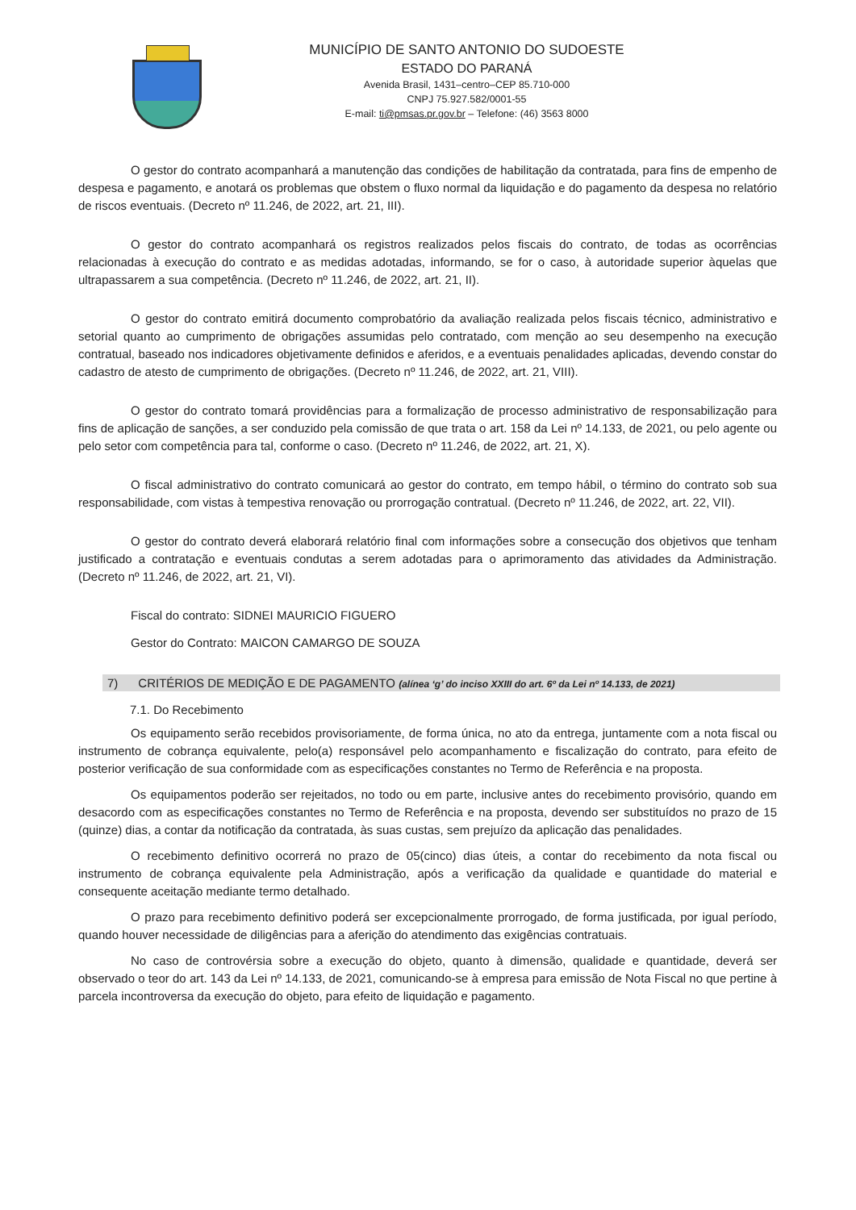MUNICÍPIO DE SANTO ANTONIO DO SUDOESTE
ESTADO DO PARANÁ
Avenida Brasil, 1431–centro–CEP 85.710-000
CNPJ 75.927.582/0001-55
E-mail: ti@pmsas.pr.gov.br – Telefone: (46) 3563 8000
O gestor do contrato acompanhará a manutenção das condições de habilitação da contratada, para fins de empenho de despesa e pagamento, e anotará os problemas que obstem o fluxo normal da liquidação e do pagamento da despesa no relatório de riscos eventuais. (Decreto nº 11.246, de 2022, art. 21, III).
O gestor do contrato acompanhará os registros realizados pelos fiscais do contrato, de todas as ocorrências relacionadas à execução do contrato e as medidas adotadas, informando, se for o caso, à autoridade superior àquelas que ultrapassarem a sua competência. (Decreto nº 11.246, de 2022, art. 21, II).
O gestor do contrato emitirá documento comprobatório da avaliação realizada pelos fiscais técnico, administrativo e setorial quanto ao cumprimento de obrigações assumidas pelo contratado, com menção ao seu desempenho na execução contratual, baseado nos indicadores objetivamente definidos e aferidos, e a eventuais penalidades aplicadas, devendo constar do cadastro de atesto de cumprimento de obrigações. (Decreto nº 11.246, de 2022, art. 21, VIII).
O gestor do contrato tomará providências para a formalização de processo administrativo de responsabilização para fins de aplicação de sanções, a ser conduzido pela comissão de que trata o art. 158 da Lei nº 14.133, de 2021, ou pelo agente ou pelo setor com competência para tal, conforme o caso. (Decreto nº 11.246, de 2022, art. 21, X).
O fiscal administrativo do contrato comunicará ao gestor do contrato, em tempo hábil, o término do contrato sob sua responsabilidade, com vistas à tempestiva renovação ou prorrogação contratual. (Decreto nº 11.246, de 2022, art. 22, VII).
O gestor do contrato deverá elaborará relatório final com informações sobre a consecução dos objetivos que tenham justificado a contratação e eventuais condutas a serem adotadas para o aprimoramento das atividades da Administração. (Decreto nº 11.246, de 2022, art. 21, VI).
Fiscal do contrato: SIDNEI MAURICIO FIGUERO
Gestor do Contrato: MAICON CAMARGO DE SOUZA
7) CRITÉRIOS DE MEDIÇÃO E DE PAGAMENTO (alínea ‘g’ do inciso XXIII do art. 6º da Lei nº 14.133, de 2021)
7.1. Do Recebimento
Os equipamento serão recebidos provisoriamente, de forma única, no ato da entrega, juntamente com a nota fiscal ou instrumento de cobrança equivalente, pelo(a) responsável pelo acompanhamento e fiscalização do contrato, para efeito de posterior verificação de sua conformidade com as especificações constantes no Termo de Referência e na proposta.
Os equipamentos poderão ser rejeitados, no todo ou em parte, inclusive antes do recebimento provisório, quando em desacordo com as especificações constantes no Termo de Referência e na proposta, devendo ser substituídos no prazo de 15 (quinze) dias, a contar da notificação da contratada, às suas custas, sem prejuízo da aplicação das penalidades.
O recebimento definitivo ocorrerá no prazo de 05(cinco) dias úteis, a contar do recebimento da nota fiscal ou instrumento de cobrança equivalente pela Administração, após a verificação da qualidade e quantidade do material e consequente aceitação mediante termo detalhado.
O prazo para recebimento definitivo poderá ser excepcionalmente prorrogado, de forma justificada, por igual período, quando houver necessidade de diligências para a aferição do atendimento das exigências contratuais.
No caso de controvérsia sobre a execução do objeto, quanto à dimensão, qualidade e quantidade, deverá ser observado o teor do art. 143 da Lei nº 14.133, de 2021, comunicando-se à empresa para emissão de Nota Fiscal no que pertine à parcela incontroversa da execução do objeto, para efeito de liquidação e pagamento.